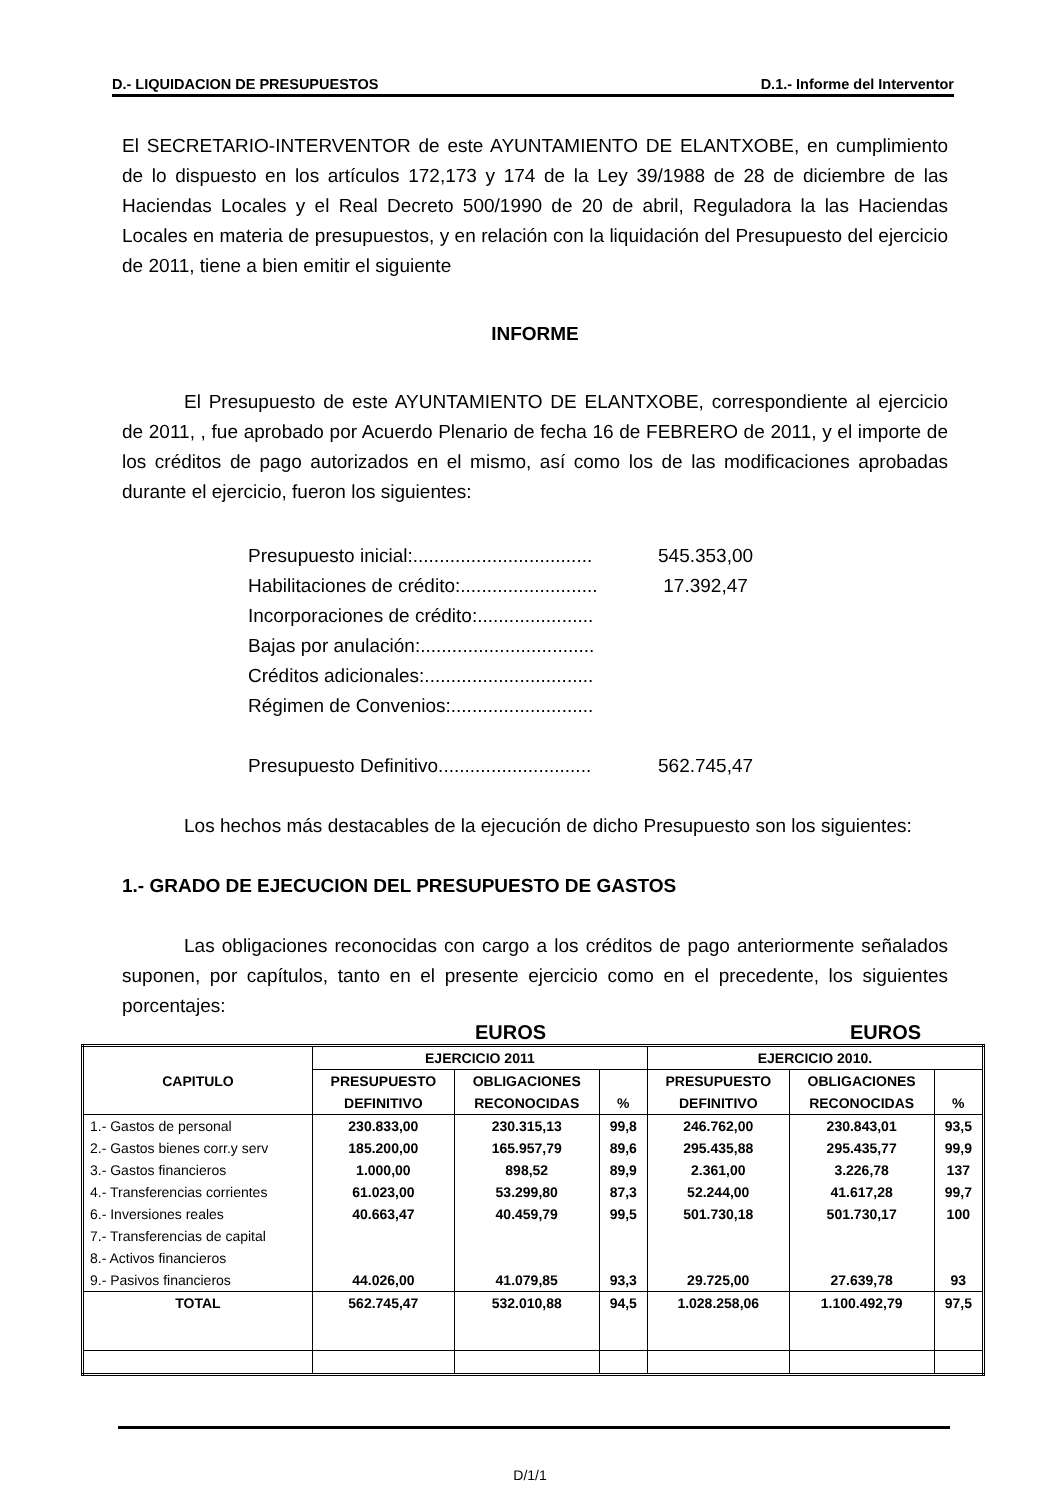D.- LIQUIDACION DE PRESUPUESTOS D.1.- Informe del Interventor
El SECRETARIO-INTERVENTOR de este AYUNTAMIENTO DE ELANTXOBE, en cumplimiento de lo dispuesto en los artículos 172,173 y 174 de la Ley 39/1988 de 28 de diciembre de las Haciendas Locales y el Real Decreto 500/1990 de 20 de abril, Reguladora la las Haciendas Locales en materia de presupuestos, y en relación con la liquidación del Presupuesto del ejercicio de 2011, tiene a bien emitir el siguiente
INFORME
El Presupuesto de este AYUNTAMIENTO DE ELANTXOBE, correspondiente al ejercicio de 2011, , fue aprobado por Acuerdo Plenario de fecha 16 de FEBRERO de 2011, y el importe de los créditos de pago autorizados en el mismo, así como los de las modificaciones aprobadas durante el ejercicio, fueron los siguientes:
Presupuesto inicial:.................................. 545.353,00
Habilitaciones de crédito:.......................... 17.392,47
Incorporaciones de crédito:......................
Bajas por anulación:.................................
Créditos adicionales:................................
Régimen de Convenios:...........................
Presupuesto Definitivo............................. 562.745,47
Los hechos más destacables de la ejecución de dicho Presupuesto son los siguientes:
1.- GRADO DE EJECUCION DEL PRESUPUESTO DE GASTOS
Las obligaciones reconocidas con cargo a los créditos de pago anteriormente señalados suponen, por capítulos, tanto en el presente ejercicio como en el precedente, los siguientes porcentajes:
EUROS EUROS
| CAPITULO | EJERCICIO 2011 | | | EJERCICIO 2010. | | |
| --- | --- | --- | --- | --- | --- | --- |
| | PRESUPUESTO | OBLIGACIONES | | PRESUPUESTO | OBLIGACIONES | |
| | DEFINITIVO | RECONOCIDAS | % | DEFINITIVO | RECONOCIDAS | % |
| 1.- Gastos de personal | 230.833,00 | 230.315,13 | 99,8 | 246.762,00 | 230.843,01 | 93,5 |
| 2.- Gastos bienes corr.y serv | 185.200,00 | 165.957,79 | 89,6 | 295.435,88 | 295.435,77 | 99,9 |
| 3.- Gastos financieros | 1.000,00 | 898,52 | 89,9 | 2.361,00 | 3.226,78 | 137 |
| 4.- Transferencias corrientes | 61.023,00 | 53.299,80 | 87,3 | 52.244,00 | 41.617,28 | 99,7 |
| 6.- Inversiones reales | 40.663,47 | 40.459,79 | 99,5 | 501.730,18 | 501.730,17 | 100 |
| 7.- Transferencias de capital | | | | | | |
| 8.- Activos financieros | | | | | | |
| 9.- Pasivos financieros | 44.026,00 | 41.079,85 | 93,3 | 29.725,00 | 27.639,78 | 93 |
| TOTAL | 562.745,47 | 532.010,88 | 94,5 | 1.028.258,06 | 1.100.492,79 | 97,5 |
D/1/1